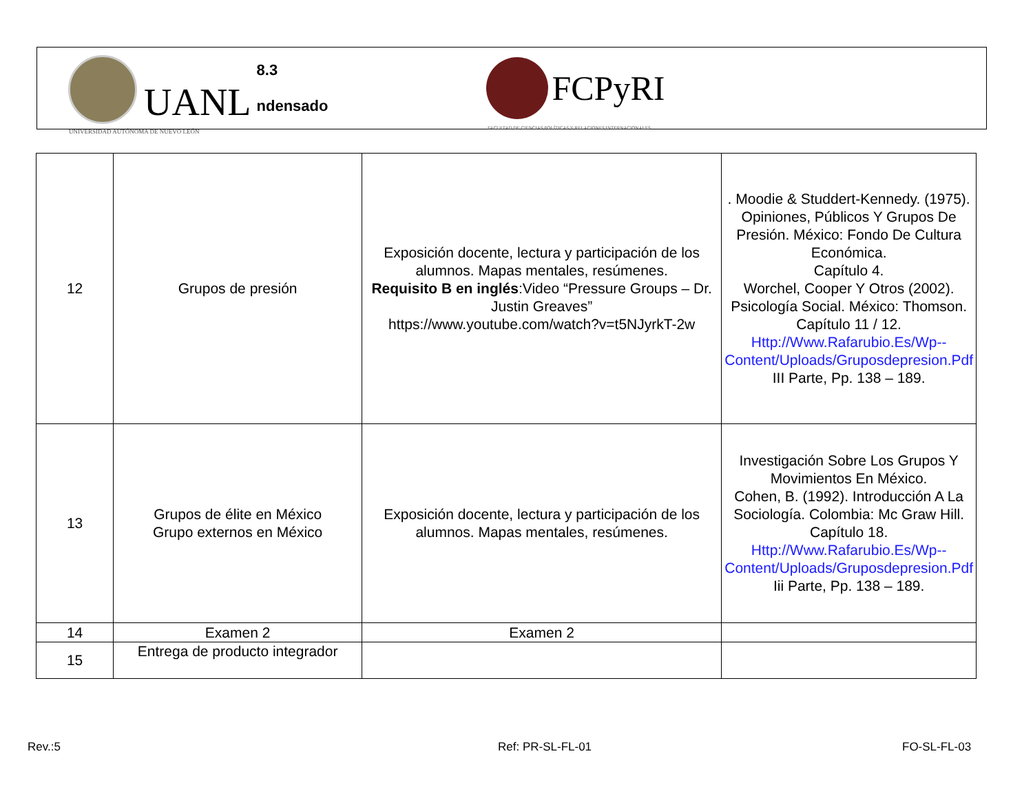UANL
8.3
ndensado
FCPyRI
UNIVERSIDAD AUTÓNOMA DE NUEVO LEÓN
FACULTAD DE CIENCIAS POLÍTICAS Y RELACIONES INTERNACIONALES
| 12 | Grupos de presión | Exposición docente, lectura y participación de los alumnos. Mapas mentales, resúmenes. Requisito B en inglés :Video “Pressure Groups – Dr. Justin Greaves” https://www.youtube.com/watch?v=t5NJyrkT-2w | . Moodie & Studdert-Kennedy. (1975). Opiniones, Públicos Y Grupos De Presión. México: Fondo De Cultura Económica. Capítulo 4. Worchel, Cooper Y Otros (2002). Psicología Social. México: Thomson. Capítulo 11 / 12. Http://Www.Rafarubio.Es/Wp--Content/Uploads/Gruposdepresion.Pdf III Parte, Pp. 138 – 189. |
| 13 | Grupos de élite en México Grupo externos en México | Exposición docente, lectura y participación de los alumnos. Mapas mentales, resúmenes. | Investigación Sobre Los Grupos Y Movimientos En México. Cohen, B. (1992). Introducción A La Sociología. Colombia: Mc Graw Hill. Capítulo 18. Http://Www.Rafarubio.Es/Wp--Content/Uploads/Gruposdepresion.Pdf Iii Parte, Pp. 138 – 189. |
| 14 | Examen 2 | Examen 2 | |
| 15 | Entrega de producto integrador | | |
Rev.:5 Ref: PR-SL-FL-01 FO-SL-FL-03